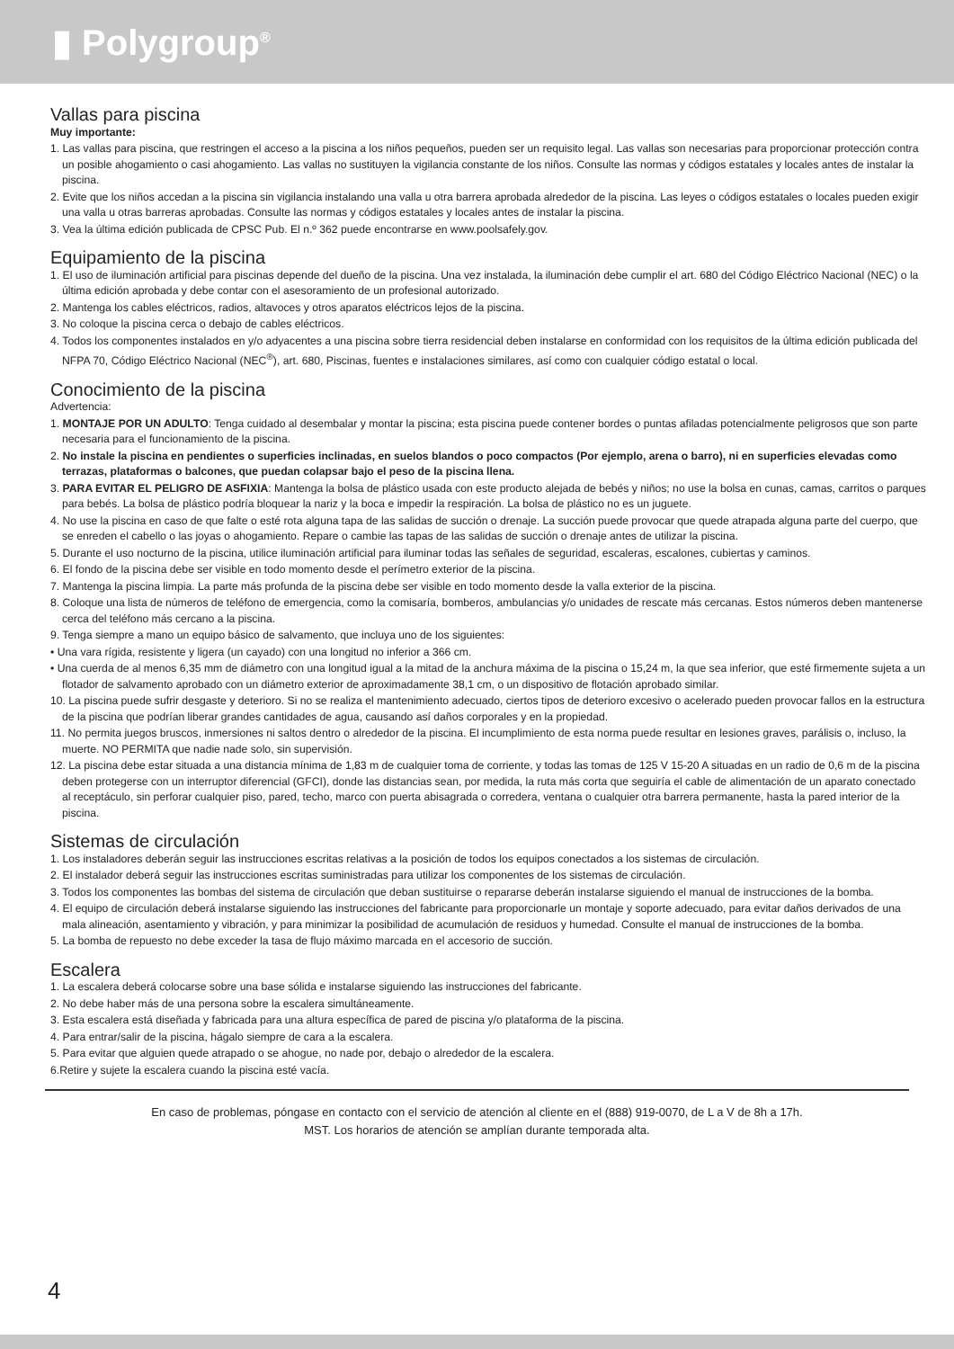▮ Polygroup<sup>®</sup>
Vallas para piscina
Muy importante:
1. Las vallas para piscina, que restringen el acceso a la piscina a los niños pequeños, pueden ser un requisito legal. Las vallas son necesarias para proporcionar protección contra un posible ahogamiento o casi ahogamiento. Las vallas no sustituyen la vigilancia constante de los niños. Consulte las normas y códigos estatales y locales antes de instalar la piscina.
2. Evite que los niños accedan a la piscina sin vigilancia instalando una valla u otra barrera aprobada alrededor de la piscina. Las leyes o códigos estatales o locales pueden exigir una valla u otras barreras aprobadas. Consulte las normas y códigos estatales y locales antes de instalar la piscina.
3. Vea la última edición publicada de CPSC Pub. El n.º 362 puede encontrarse en www.poolsafely.gov.
Equipamiento de la piscina
1. El uso de iluminación artificial para piscinas depende del dueño de la piscina. Una vez instalada, la iluminación debe cumplir el art. 680 del Código Eléctrico Nacional (NEC) o la última edición aprobada y debe contar con el asesoramiento de un profesional autorizado.
2. Mantenga los cables eléctricos, radios, altavoces y otros aparatos eléctricos lejos de la piscina.
3. No coloque la piscina cerca o debajo de cables eléctricos.
4. Todos los componentes instalados en y/o adyacentes a una piscina sobre tierra residencial deben instalarse en conformidad con los requisitos de la última edición publicada del NFPA 70, Código Eléctrico Nacional (NEC<sup>®</sup>), art. 680, Piscinas, fuentes e instalaciones similares, así como con cualquier código estatal o local.
Conocimiento de la piscina
Advertencia:
1. MONTAJE POR UN ADULTO: Tenga cuidado al desembalar y montar la piscina; esta piscina puede contener bordes o puntas afiladas potencialmente peligrosos que son parte necesaria para el funcionamiento de la piscina.
2. No instale la piscina en pendientes o superficies inclinadas, en suelos blandos o poco compactos (Por ejemplo, arena o barro), ni en superficies elevadas como terrazas, plataformas o balcones, que puedan colapsar bajo el peso de la piscina llena.
3. PARA EVITAR EL PELIGRO DE ASFIXIA: Mantenga la bolsa de plástico usada con este producto alejada de bebés y niños; no use la bolsa en cunas, camas, carritos o parques para bebés. La bolsa de plástico podría bloquear la nariz y la boca e impedir la respiración. La bolsa de plástico no es un juguete.
4. No use la piscina en caso de que falte o esté rota alguna tapa de las salidas de succión o drenaje. La succión puede provocar que quede atrapada alguna parte del cuerpo, que se enreden el cabello o las joyas o ahogamiento. Repare o cambie las tapas de las salidas de succión o drenaje antes de utilizar la piscina.
5. Durante el uso nocturno de la piscina, utilice iluminación artificial para iluminar todas las señales de seguridad, escaleras, escalones, cubiertas y caminos.
6. El fondo de la piscina debe ser visible en todo momento desde el perímetro exterior de la piscina.
7. Mantenga la piscina limpia. La parte más profunda de la piscina debe ser visible en todo momento desde la valla exterior de la piscina.
8. Coloque una lista de números de teléfono de emergencia, como la comisaría, bomberos, ambulancias y/o unidades de rescate más cercanas. Estos números deben mantenerse cerca del teléfono más cercano a la piscina.
9. Tenga siempre a mano un equipo básico de salvamento, que incluya uno de los siguientes:
• Una vara rígida, resistente y ligera (un cayado) con una longitud no inferior a 366 cm.
• Una cuerda de al menos 6,35 mm de diámetro con una longitud igual a la mitad de la anchura máxima de la piscina o 15,24 m, la que sea inferior, que esté firmemente sujeta a un flotador de salvamento aprobado con un diámetro exterior de aproximadamente 38,1 cm, o un dispositivo de flotación aprobado similar.
10. La piscina puede sufrir desgaste y deterioro. Si no se realiza el mantenimiento adecuado, ciertos tipos de deterioro excesivo o acelerado pueden provocar fallos en la estructura de la piscina que podrían liberar grandes cantidades de agua, causando así daños corporales y en la propiedad.
11. No permita juegos bruscos, inmersiones ni saltos dentro o alrededor de la piscina. El incumplimiento de esta norma puede resultar en lesiones graves, parálisis o, incluso, la muerte. NO PERMITA que nadie nade solo, sin supervisión.
12. La piscina debe estar situada a una distancia mínima de 1,83 m de cualquier toma de corriente, y todas las tomas de 125 V 15-20 A situadas en un radio de 0,6 m de la piscina deben protegerse con un interruptor diferencial (GFCI), donde las distancias sean, por medida, la ruta más corta que seguiría el cable de alimentación de un aparato conectado al receptáculo, sin perforar cualquier piso, pared, techo, marco con puerta abisagrada o corredera, ventana o cualquier otra barrera permanente, hasta la pared interior de la piscina.
Sistemas de circulación
1. Los instaladores deberán seguir las instrucciones escritas relativas a la posición de todos los equipos conectados a los sistemas de circulación.
2. El instalador deberá seguir las instrucciones escritas suministradas para utilizar los componentes de los sistemas de circulación.
3. Todos los componentes las bombas del sistema de circulación que deban sustituirse o repararse deberán instalarse siguiendo el manual de instrucciones de la bomba.
4. El equipo de circulación deberá instalarse siguiendo las instrucciones del fabricante para proporcionarle un montaje y soporte adecuado, para evitar daños derivados de una mala alineación, asentamiento y vibración, y para minimizar la posibilidad de acumulación de residuos y humedad. Consulte el manual de instrucciones de la bomba.
5. La bomba de repuesto no debe exceder la tasa de flujo máximo marcada en el accesorio de succión.
Escalera
1. La escalera deberá colocarse sobre una base sólida e instalarse siguiendo las instrucciones del fabricante.
2. No debe haber más de una persona sobre la escalera simultáneamente.
3. Esta escalera está diseñada y fabricada para una altura específica de pared de piscina y/o plataforma de la piscina.
4. Para entrar/salir de la piscina, hágalo siempre de cara a la escalera.
5. Para evitar que alguien quede atrapado o se ahogue, no nade por, debajo o alrededor de la escalera.
6.Retire y sujete la escalera cuando la piscina esté vacía.
En caso de problemas, póngase en contacto con el servicio de atención al cliente en el (888) 919-0070, de L a V de 8h a 17h.
MST. Los horarios de atención se amplían durante temporada alta.
4